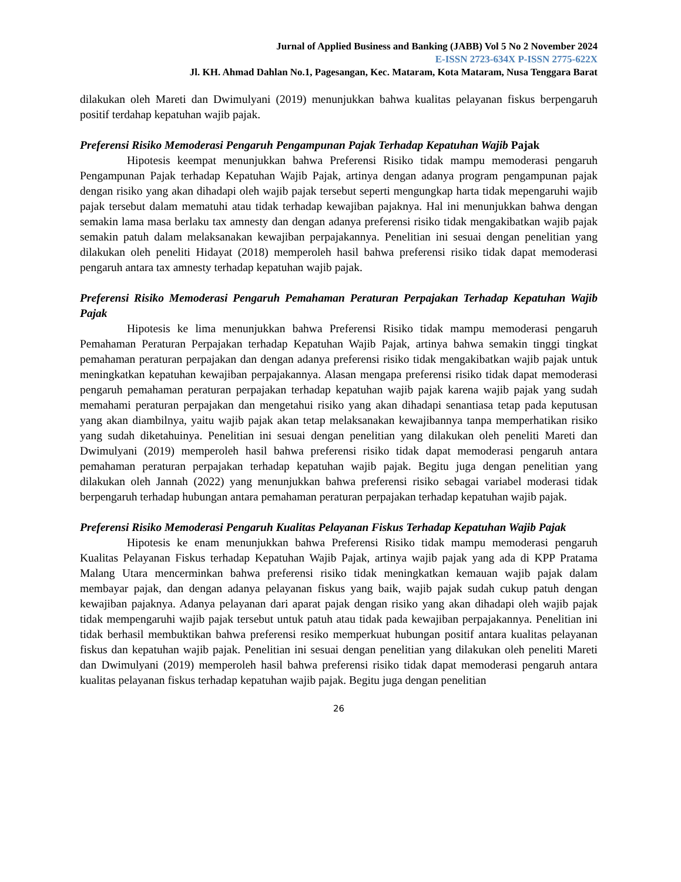Jurnal of Applied Business and Banking (JABB) Vol 5 No 2 November 2024
E-ISSN 2723-634X P-ISSN 2775-622X
Jl. KH. Ahmad Dahlan No.1, Pagesangan, Kec. Mataram, Kota Mataram, Nusa Tenggara Barat
dilakukan oleh Mareti dan Dwimulyani (2019) menunjukkan bahwa kualitas pelayanan fiskus berpengaruh positif terdahap kepatuhan wajib pajak.
Preferensi Risiko Memoderasi Pengaruh Pengampunan Pajak Terhadap Kepatuhan Wajib Pajak
Hipotesis keempat menunjukkan bahwa Preferensi Risiko tidak mampu memoderasi pengaruh Pengampunan Pajak terhadap Kepatuhan Wajib Pajak, artinya dengan adanya program pengampunan pajak dengan risiko yang akan dihadapi oleh wajib pajak tersebut seperti mengungkap harta tidak mepengaruhi wajib pajak tersebut dalam mematuhi atau tidak terhadap kewajiban pajaknya. Hal ini menunjukkan bahwa dengan semakin lama masa berlaku tax amnesty dan dengan adanya preferensi risiko tidak mengakibatkan wajib pajak semakin patuh dalam melaksanakan kewajiban perpajakannya. Penelitian ini sesuai dengan penelitian yang dilakukan oleh peneliti Hidayat (2018) memperoleh hasil bahwa preferensi risiko tidak dapat memoderasi pengaruh antara tax amnesty terhadap kepatuhan wajib pajak.
Preferensi Risiko Memoderasi Pengaruh Pemahaman Peraturan Perpajakan Terhadap Kepatuhan Wajib Pajak
Hipotesis ke lima menunjukkan bahwa Preferensi Risiko tidak mampu memoderasi pengaruh Pemahaman Peraturan Perpajakan terhadap Kepatuhan Wajib Pajak, artinya bahwa semakin tinggi tingkat pemahaman peraturan perpajakan dan dengan adanya preferensi risiko tidak mengakibatkan wajib pajak untuk meningkatkan kepatuhan kewajiban perpajakannya. Alasan mengapa preferensi risiko tidak dapat memoderasi pengaruh pemahaman peraturan perpajakan terhadap kepatuhan wajib pajak karena wajib pajak yang sudah memahami peraturan perpajakan dan mengetahui risiko yang akan dihadapi senantiasa tetap pada keputusan yang akan diambilnya, yaitu wajib pajak akan tetap melaksanakan kewajibannya tanpa memperhatikan risiko yang sudah diketahuinya. Penelitian ini sesuai dengan penelitian yang dilakukan oleh peneliti Mareti dan Dwimulyani (2019) memperoleh hasil bahwa preferensi risiko tidak dapat memoderasi pengaruh antara pemahaman peraturan perpajakan terhadap kepatuhan wajib pajak. Begitu juga dengan penelitian yang dilakukan oleh Jannah (2022) yang menunjukkan bahwa preferensi risiko sebagai variabel moderasi tidak berpengaruh terhadap hubungan antara pemahaman peraturan perpajakan terhadap kepatuhan wajib pajak.
Preferensi Risiko Memoderasi Pengaruh Kualitas Pelayanan Fiskus Terhadap Kepatuhan Wajib Pajak
Hipotesis ke enam menunjukkan bahwa Preferensi Risiko tidak mampu memoderasi pengaruh Kualitas Pelayanan Fiskus terhadap Kepatuhan Wajib Pajak, artinya wajib pajak yang ada di KPP Pratama Malang Utara mencerminkan bahwa preferensi risiko tidak meningkatkan kemauan wajib pajak dalam membayar pajak, dan dengan adanya pelayanan fiskus yang baik, wajib pajak sudah cukup patuh dengan kewajiban pajaknya. Adanya pelayanan dari aparat pajak dengan risiko yang akan dihadapi oleh wajib pajak tidak mempengaruhi wajib pajak tersebut untuk patuh atau tidak pada kewajiban perpajakannya. Penelitian ini tidak berhasil membuktikan bahwa preferensi resiko memperkuat hubungan positif antara kualitas pelayanan fiskus dan kepatuhan wajib pajak. Penelitian ini sesuai dengan penelitian yang dilakukan oleh peneliti Mareti dan Dwimulyani (2019) memperoleh hasil bahwa preferensi risiko tidak dapat memoderasi pengaruh antara kualitas pelayanan fiskus terhadap kepatuhan wajib pajak. Begitu juga dengan penelitian
26